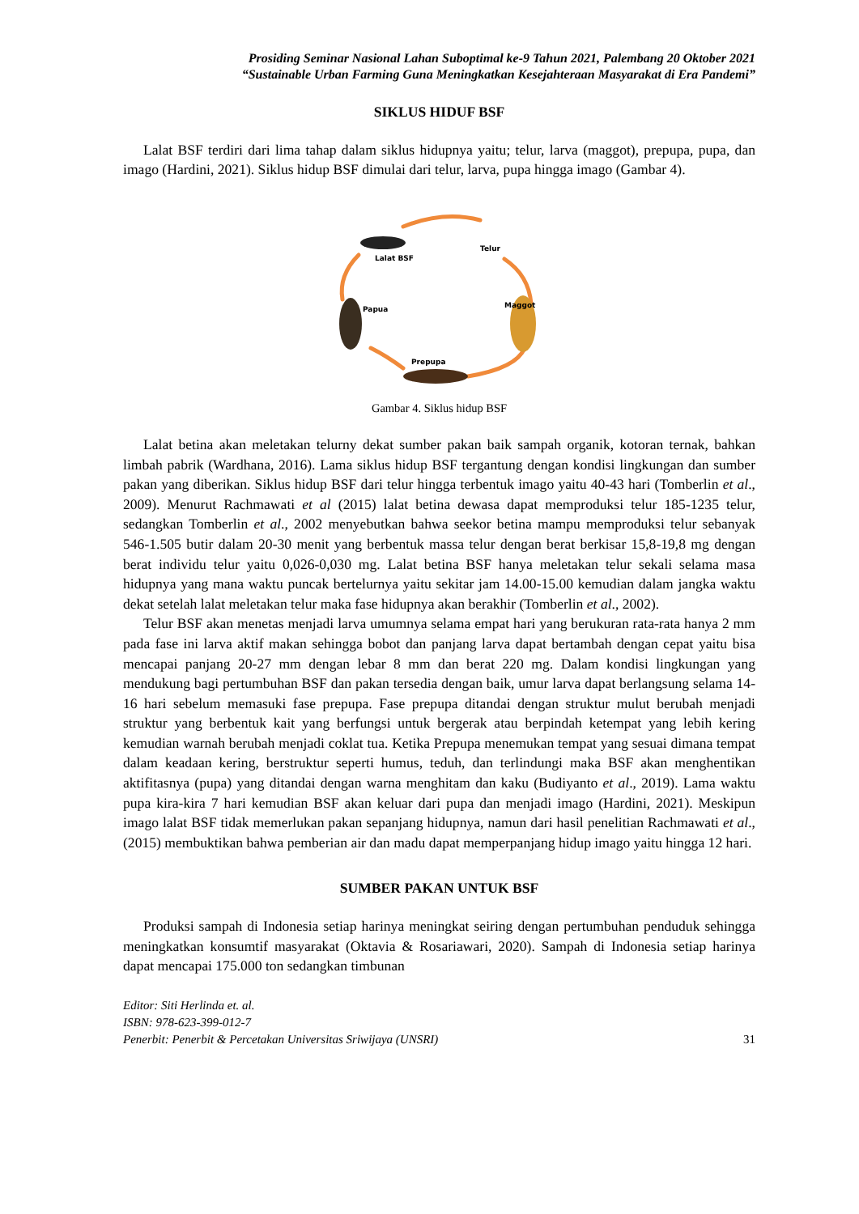Prosiding Seminar Nasional Lahan Suboptimal ke-9 Tahun 2021, Palembang 20 Oktober 2021
“Sustainable Urban Farming Guna Meningkatkan Kesejahteraan Masyarakat di Era Pandemi”
SIKLUS HIDUF BSF
Lalat BSF terdiri dari lima tahap dalam siklus hidupnya yaitu; telur, larva (maggot), prepupa, pupa, dan imago (Hardini, 2021). Siklus hidup BSF dimulai dari telur, larva, pupa hingga imago (Gambar 4).
Prepupa
Lalat BSF
Telur
Maggot
Papua
Gambar 4. Siklus hidup BSF
Lalat betina akan meletakan telurny dekat sumber pakan baik sampah organik, kotoran ternak, bahkan limbah pabrik (Wardhana, 2016). Lama siklus hidup BSF tergantung dengan kondisi lingkungan dan sumber pakan yang diberikan. Siklus hidup BSF dari telur hingga terbentuk imago yaitu 40-43 hari (Tomberlin et al., 2009). Menurut Rachmawati et al (2015) lalat betina dewasa dapat memproduksi telur 185-1235 telur, sedangkan Tomberlin et al., 2002 menyebutkan bahwa seekor betina mampu memproduksi telur sebanyak 546-1.505 butir dalam 20-30 menit yang berbentuk massa telur dengan berat berkisar 15,8-19,8 mg dengan berat individu telur yaitu 0,026-0,030 mg. Lalat betina BSF hanya meletakan telur sekali selama masa hidupnya yang mana waktu puncak bertelurnya yaitu sekitar jam 14.00-15.00 kemudian dalam jangka waktu dekat setelah lalat meletakan telur maka fase hidupnya akan berakhir (Tomberlin et al., 2002).
Telur BSF akan menetas menjadi larva umumnya selama empat hari yang berukuran rata-rata hanya 2 mm pada fase ini larva aktif makan sehingga bobot dan panjang larva dapat bertambah dengan cepat yaitu bisa mencapai panjang 20-27 mm dengan lebar 8 mm dan berat 220 mg. Dalam kondisi lingkungan yang mendukung bagi pertumbuhan BSF dan pakan tersedia dengan baik, umur larva dapat berlangsung selama 14-16 hari sebelum memasuki fase prepupa. Fase prepupa ditandai dengan struktur mulut berubah menjadi struktur yang berbentuk kait yang berfungsi untuk bergerak atau berpindah ketempat yang lebih kering kemudian warnah berubah menjadi coklat tua. Ketika Prepupa menemukan tempat yang sesuai dimana tempat dalam keadaan kering, berstruktur seperti humus, teduh, dan terlindungi maka BSF akan menghentikan aktifitasnya (pupa) yang ditandai dengan warna menghitam dan kaku (Budiyanto et al., 2019). Lama waktu pupa kira-kira 7 hari kemudian BSF akan keluar dari pupa dan menjadi imago (Hardini, 2021). Meskipun imago lalat BSF tidak memerlukan pakan sepanjang hidupnya, namun dari hasil penelitian Rachmawati et al., (2015) membuktikan bahwa pemberian air dan madu dapat memperpanjang hidup imago yaitu hingga 12 hari.
SUMBER PAKAN UNTUK BSF
Produksi sampah di Indonesia setiap harinya meningkat seiring dengan pertumbuhan penduduk sehingga meningkatkan konsumtif masyarakat (Oktavia & Rosariawari, 2020). Sampah di Indonesia setiap harinya dapat mencapai 175.000 ton sedangkan timbunan
Editor: Siti Herlinda et. al.
ISBN: 978-623-399-012-7
Penerbit: Penerbit & Percetakan Universitas Sriwijaya (UNSRI)
31